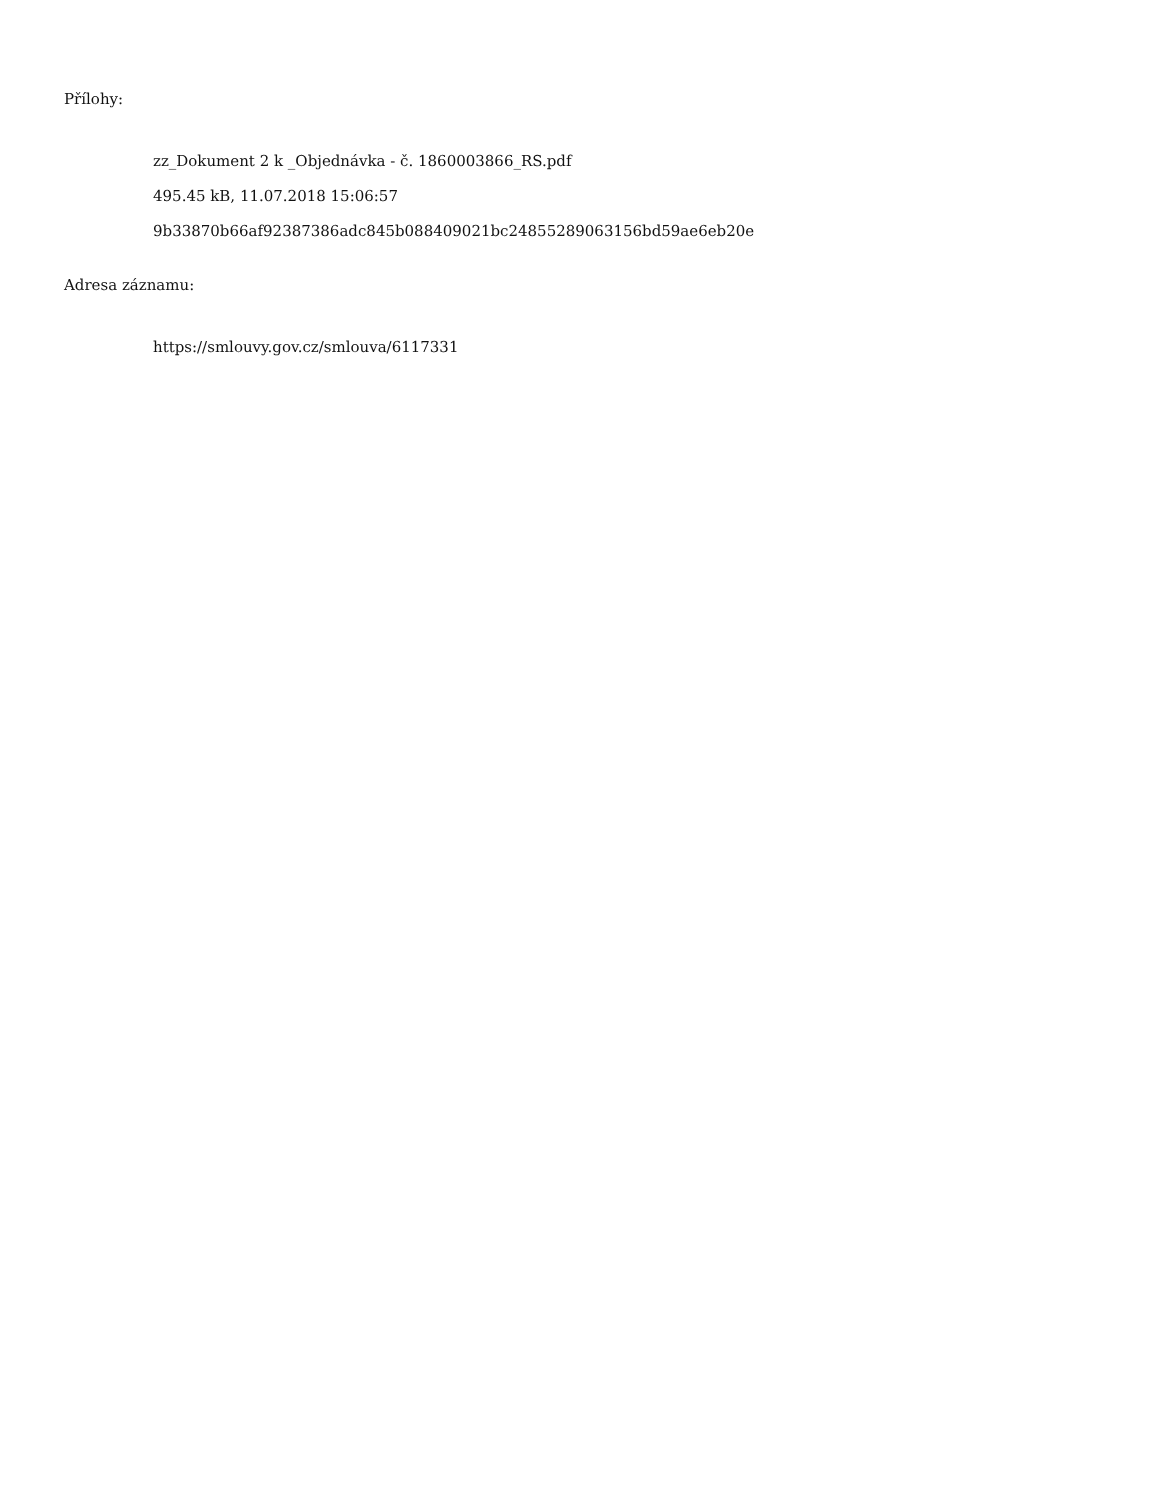Přílohy:
zz_Dokument 2 k _Objednávka - č. 1860003866_RS.pdf
495.45 kB, 11.07.2018 15:06:57
9b33870b66af92387386adc845b088409021bc24855289063156bd59ae6eb20e
Adresa záznamu:
https://smlouvy.gov.cz/smlouva/6117331